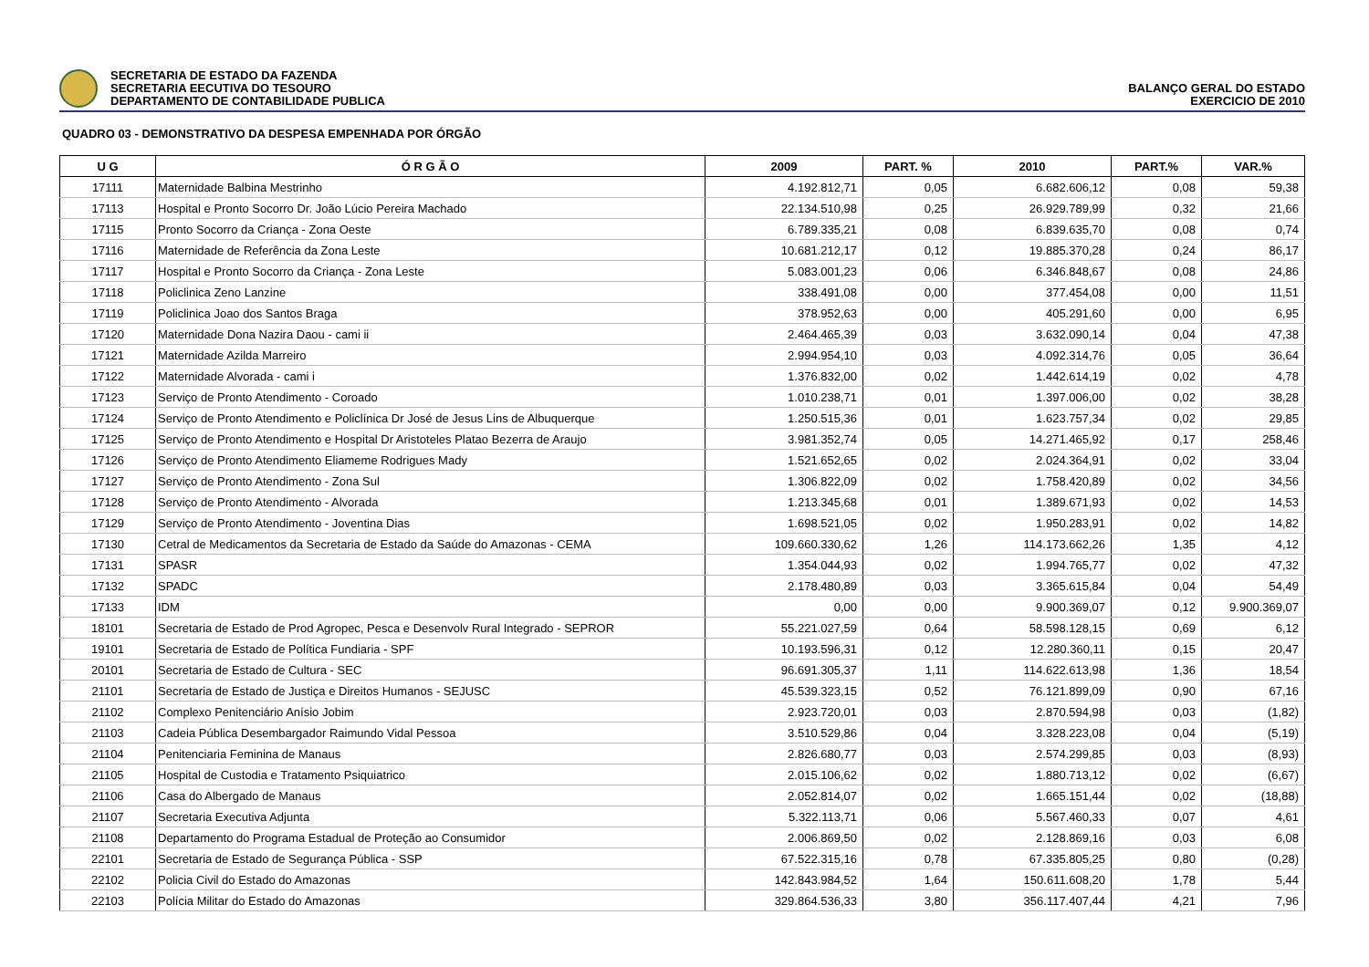SECRETARIA DE ESTADO DA FAZENDA
SECRETARIA EECUTIVA DO TESOURO
DEPARTAMENTO DE CONTABILIDADE PUBLICA
BALANÇO GERAL DO ESTADO
EXERCICIO DE 2010
QUADRO 03 - DEMONSTRATIVO DA DESPESA EMPENHADA POR ÓRGÃO
| U G | Ó R G Ã O | 2009 | PART. % | 2010 | PART.% | VAR.% |
| --- | --- | --- | --- | --- | --- | --- |
| 17111 | Maternidade Balbina Mestrinho | 4.192.812,71 | 0,05 | 6.682.606,12 | 0,08 | 59,38 |
| 17113 | Hospital e Pronto Socorro Dr. João Lúcio Pereira Machado | 22.134.510,98 | 0,25 | 26.929.789,99 | 0,32 | 21,66 |
| 17115 | Pronto Socorro da Criança - Zona Oeste | 6.789.335,21 | 0,08 | 6.839.635,70 | 0,08 | 0,74 |
| 17116 | Maternidade de Referência da Zona Leste | 10.681.212,17 | 0,12 | 19.885.370,28 | 0,24 | 86,17 |
| 17117 | Hospital e Pronto Socorro da Criança - Zona Leste | 5.083.001,23 | 0,06 | 6.346.848,67 | 0,08 | 24,86 |
| 17118 | Policlinica Zeno Lanzine | 338.491,08 | 0,00 | 377.454,08 | 0,00 | 11,51 |
| 17119 | Policlinica Joao dos Santos Braga | 378.952,63 | 0,00 | 405.291,60 | 0,00 | 6,95 |
| 17120 | Maternidade Dona Nazira Daou - cami ii | 2.464.465,39 | 0,03 | 3.632.090,14 | 0,04 | 47,38 |
| 17121 | Maternidade Azilda Marreiro | 2.994.954,10 | 0,03 | 4.092.314,76 | 0,05 | 36,64 |
| 17122 | Maternidade Alvorada - cami i | 1.376.832,00 | 0,02 | 1.442.614,19 | 0,02 | 4,78 |
| 17123 | Serviço de Pronto Atendimento - Coroado | 1.010.238,71 | 0,01 | 1.397.006,00 | 0,02 | 38,28 |
| 17124 | Serviço de Pronto Atendimento e Policlínica Dr José de Jesus Lins de Albuquerque | 1.250.515,36 | 0,01 | 1.623.757,34 | 0,02 | 29,85 |
| 17125 | Serviço de Pronto Atendimento e Hospital Dr Aristoteles Platao Bezerra de Araujo | 3.981.352,74 | 0,05 | 14.271.465,92 | 0,17 | 258,46 |
| 17126 | Serviço de Pronto Atendimento Eliameme Rodrigues Mady | 1.521.652,65 | 0,02 | 2.024.364,91 | 0,02 | 33,04 |
| 17127 | Serviço de Pronto Atendimento - Zona Sul | 1.306.822,09 | 0,02 | 1.758.420,89 | 0,02 | 34,56 |
| 17128 | Serviço de Pronto Atendimento - Alvorada | 1.213.345,68 | 0,01 | 1.389.671,93 | 0,02 | 14,53 |
| 17129 | Serviço de Pronto Atendimento - Joventina Dias | 1.698.521,05 | 0,02 | 1.950.283,91 | 0,02 | 14,82 |
| 17130 | Cetral de Medicamentos da Secretaria de Estado da Saúde do Amazonas - CEMA | 109.660.330,62 | 1,26 | 114.173.662,26 | 1,35 | 4,12 |
| 17131 | SPASR | 1.354.044,93 | 0,02 | 1.994.765,77 | 0,02 | 47,32 |
| 17132 | SPADC | 2.178.480,89 | 0,03 | 3.365.615,84 | 0,04 | 54,49 |
| 17133 | IDM | 0,00 | 0,00 | 9.900.369,07 | 0,12 | 9.900.369,07 |
| 18101 | Secretaria de Estado de Prod Agropec, Pesca e Desenvolv Rural Integrado - SEPROR | 55.221.027,59 | 0,64 | 58.598.128,15 | 0,69 | 6,12 |
| 19101 | Secretaria de Estado de Política Fundiaria - SPF | 10.193.596,31 | 0,12 | 12.280.360,11 | 0,15 | 20,47 |
| 20101 | Secretaria de Estado de Cultura - SEC | 96.691.305,37 | 1,11 | 114.622.613,98 | 1,36 | 18,54 |
| 21101 | Secretaria de Estado de Justiça e Direitos Humanos - SEJUSC | 45.539.323,15 | 0,52 | 76.121.899,09 | 0,90 | 67,16 |
| 21102 | Complexo Penitenciário Anísio Jobim | 2.923.720,01 | 0,03 | 2.870.594,98 | 0,03 | (1,82) |
| 21103 | Cadeia Pública Desembargador Raimundo Vidal Pessoa | 3.510.529,86 | 0,04 | 3.328.223,08 | 0,04 | (5,19) |
| 21104 | Penitenciaria Feminina de Manaus | 2.826.680,77 | 0,03 | 2.574.299,85 | 0,03 | (8,93) |
| 21105 | Hospital de Custodia e Tratamento Psiquiatrico | 2.015.106,62 | 0,02 | 1.880.713,12 | 0,02 | (6,67) |
| 21106 | Casa do Albergado de Manaus | 2.052.814,07 | 0,02 | 1.665.151,44 | 0,02 | (18,88) |
| 21107 | Secretaria Executiva Adjunta | 5.322.113,71 | 0,06 | 5.567.460,33 | 0,07 | 4,61 |
| 21108 | Departamento do Programa Estadual de Proteção ao Consumidor | 2.006.869,50 | 0,02 | 2.128.869,16 | 0,03 | 6,08 |
| 22101 | Secretaria de Estado de Segurança Pública - SSP | 67.522.315,16 | 0,78 | 67.335.805,25 | 0,80 | (0,28) |
| 22102 | Policia Civil do Estado do Amazonas | 142.843.984,52 | 1,64 | 150.611.608,20 | 1,78 | 5,44 |
| 22103 | Polícia Militar do Estado do Amazonas | 329.864.536,33 | 3,80 | 356.117.407,44 | 4,21 | 7,96 |